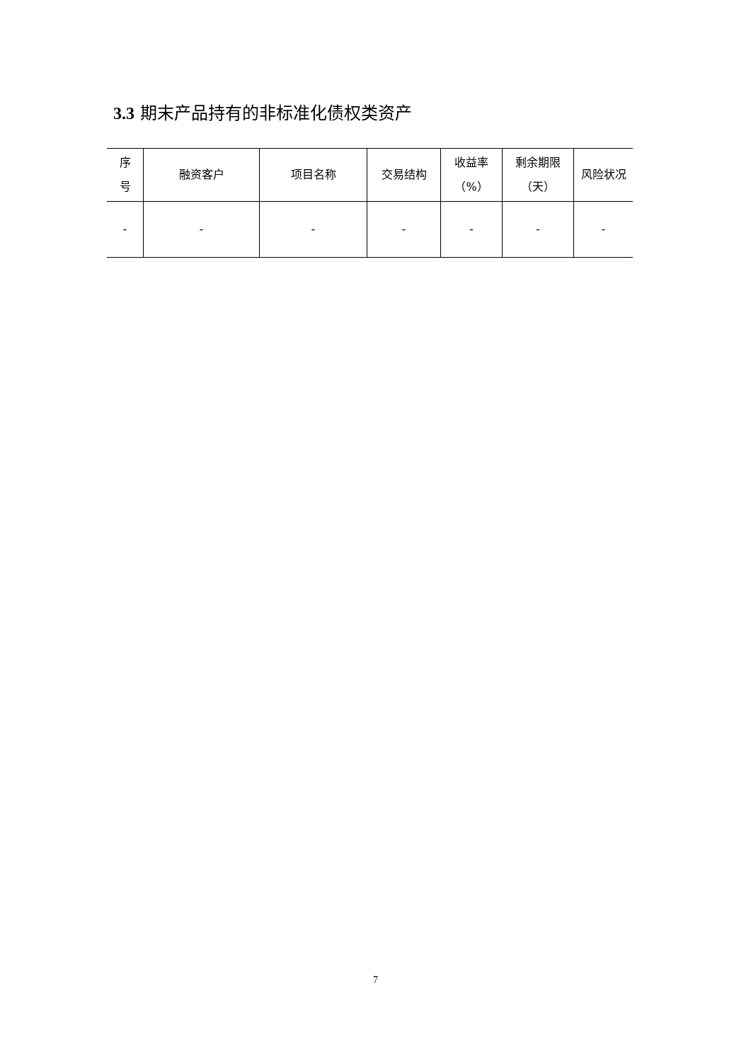3.3 期末产品持有的非标准化债权类资产
| 序 号 | 融资客户 | 项目名称 | 交易结构 | 收益率 （%） | 剩余期限 （天） | 风险状况 |
| --- | --- | --- | --- | --- | --- | --- |
| - | - | - | - | - | - | - |
7